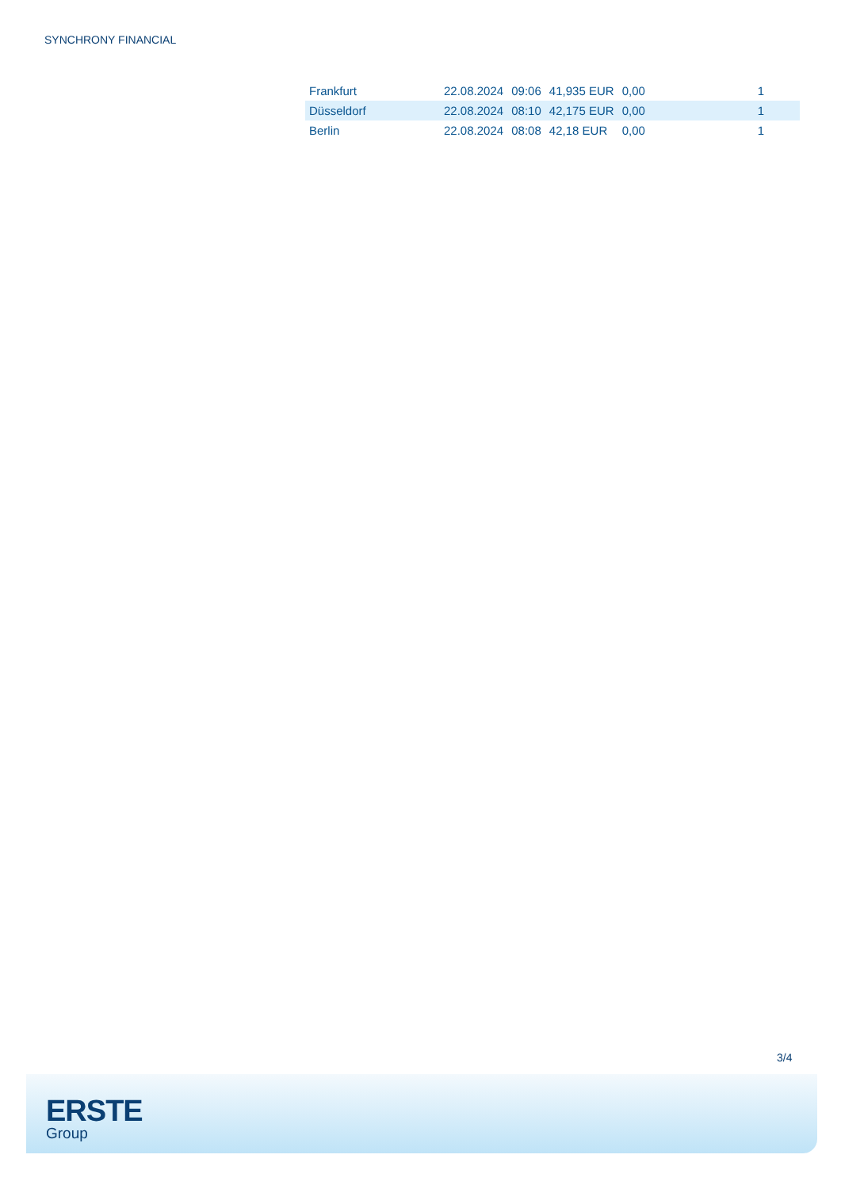SYNCHRONY FINANCIAL
| Frankfurt | 22.08.2024 | 09:06 | 41,935 EUR | 0,00 | 1 |
| Düsseldorf | 22.08.2024 | 08:10 | 42,175 EUR | 0,00 | 1 |
| Berlin | 22.08.2024 | 08:08 | 42,18 EUR | 0,00 | 1 |
3/4
ERSTE
Group